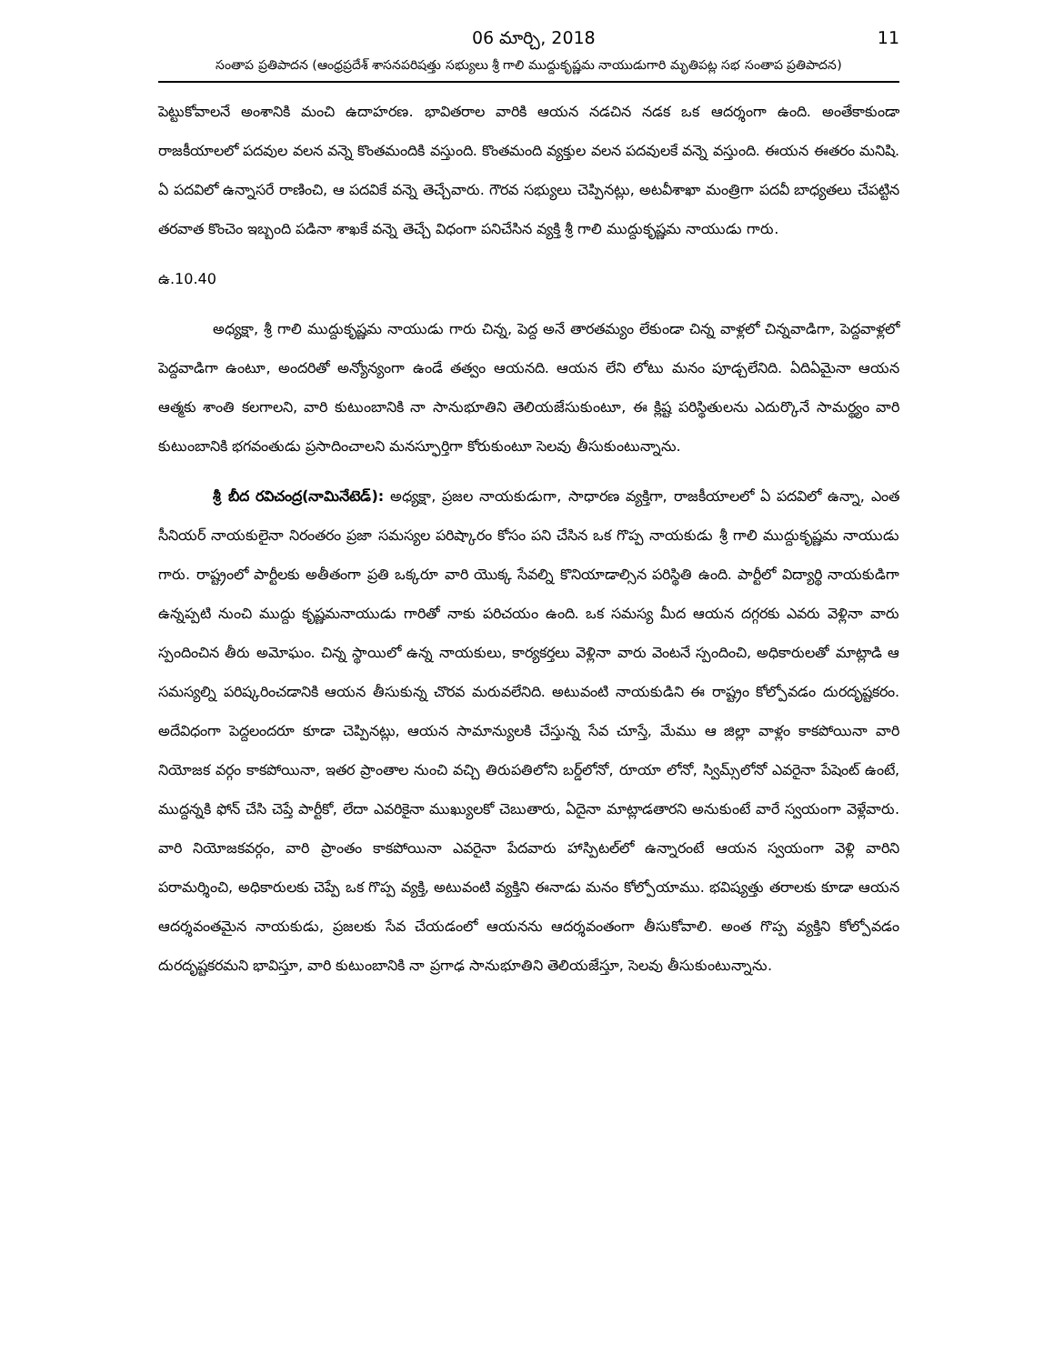06 మార్చి, 2018 11
సంతాప ప్రతిపాదన (ఆంధ్రప్రదేశ్ శాసనపరిషత్తు సభ్యులు శ్రీ గాలి ముద్దుకృష్ణమ నాయుడుగారి మృతిపట్ల సభ సంతాప ప్రతిపాదన)
పెట్టుకోవాలనే అంశానికి మంచి ఉదాహరణ. భావితరాల వారికి ఆయన నడచిన నడక ఒక ఆదర్శంగా ఉంది. అంతేకాకుండా రాజకీయాలలో పదవుల వలన వన్నె కొంతమందికి వస్తుంది. కొంతమంది వ్యక్తుల వలన పదవులకే వన్నె వస్తుంది. ఈయన ఈతరం మనిషి. ఏ పదవిలో ఉన్నాసరే రాణించి, ఆ పదవికే వన్నె తెచ్చేవారు. గౌరవ సభ్యులు చెప్పినట్లు, అటవీశాఖా మంత్రిగా పదవీ బాధ్యతలు చేపట్టిన తరవాత కొంచెం ఇబ్బంది పడినా శాఖకే వన్నె తెచ్చే విధంగా పనిచేసిన వ్యక్తి శ్రీ గాలి ముద్దుకృష్ణమ నాయుడు గారు.
ఉ.10.40
అధ్యక్షా, శ్రీ గాలి ముద్దుకృష్ణమ నాయుడు గారు చిన్న, పెద్ద అనే తారతమ్యం లేకుండా చిన్న వాళ్లలో చిన్నవాడిగా, పెద్దవాళ్లలో పెద్దవాడిగా ఉంటూ, అందరితో అన్యోన్యంగా ఉండే తత్వం ఆయనది. ఆయన లేని లోటు మనం పూడ్చలేనిది. ఏదిఏమైనా ఆయన ఆత్మకు శాంతి కలగాలని, వారి కుటుంబానికి నా సానుభూతిని తెలియజేసుకుంటూ, ఈ క్లిష్ట పరిస్థితులను ఎదుర్కొనే సామర్థ్యం వారి కుటుంబానికి భగవంతుడు ప్రసాదించాలని మనస్ఫూర్తిగా కోరుకుంటూ సెలవు తీసుకుంటున్నాను.
శ్రీ బీద రవిచంద్ర(నామినేటెడ్): అధ్యక్షా, ప్రజల నాయకుడుగా, సాధారణ వ్యక్తిగా, రాజకీయాలలో ఏ పదవిలో ఉన్నా, ఎంత సీనియర్ నాయకులైనా నిరంతరం ప్రజా సమస్యల పరిష్కారం కోసం పని చేసిన ఒక గొప్ప నాయకుడు శ్రీ గాలి ముద్దుకృష్ణమ నాయుడు గారు. రాష్ట్రంలో పార్టీలకు అతీతంగా ప్రతి ఒక్కరూ వారి యొక్క సేవల్ని కొనియాడాల్సిన పరిస్థితి ఉంది. పార్టీలో విద్యార్థి నాయకుడిగా ఉన్నప్పటి నుంచి ముద్దు కృష్ణమనాయుడు గారితో నాకు పరిచయం ఉంది. ఒక సమస్య మీద ఆయన దగ్గరకు ఎవరు వెళ్లినా వారు స్పందించిన తీరు అమోఘం. చిన్న స్థాయిలో ఉన్న నాయకులు, కార్యకర్తలు వెళ్లినా వారు వెంటనే స్పందించి, అధికారులతో మాట్లాడి ఆ సమస్యల్ని పరిష్కరించడానికి ఆయన తీసుకున్న చొరవ మరువలేనిది. అటువంటి నాయకుడిని ఈ రాష్ట్రం కోల్పోవడం దురదృష్టకరం. అదేవిధంగా పెద్దలందరూ కూడా చెప్పినట్లు, ఆయన సామాన్యులకి చేస్తున్న సేవ చూస్తే, మేము ఆ జిల్లా వాళ్లం కాకపోయినా వారి నియోజక వర్గం కాకపోయినా, ఇతర ప్రాంతాల నుంచి వచ్చి తిరుపతిలోని బర్డ్‌లోనో, రూయా లోనో, స్విమ్స్‌లోనో ఎవరైనా పేషెంట్ ఉంటే, ముద్దన్నకి ఫోన్ చేసి చెప్తే పార్టీకో, లేదా ఎవరికైనా ముఖ్యులకో చెబుతారు, ఏదైనా మాట్లాడతారని అనుకుంటే వారే స్వయంగా వెళ్లేవారు. వారి నియోజకవర్గం, వారి ప్రాంతం కాకపోయినా ఎవరైనా పేదవారు హాస్పిటల్‌లో ఉన్నారంటే ఆయన స్వయంగా వెళ్లి వారిని పరామర్శించి, అధికారులకు చెప్పే ఒక గొప్ప వ్యక్తి, అటువంటి వ్యక్తిని ఈనాడు మనం కోల్పోయాము. భవిష్యత్తు తరాలకు కూడా ఆయన ఆదర్శవంతమైన నాయకుడు, ప్రజలకు సేవ చేయడంలో ఆయనను ఆదర్శవంతంగా తీసుకోవాలి. అంత గొప్ప వ్యక్తిని కోల్పోవడం దురదృష్టకరమని భావిస్తూ, వారి కుటుంబానికి నా ప్రగాఢ సానుభూతిని తెలియజేస్తూ, సెలవు తీసుకుంటున్నాను.